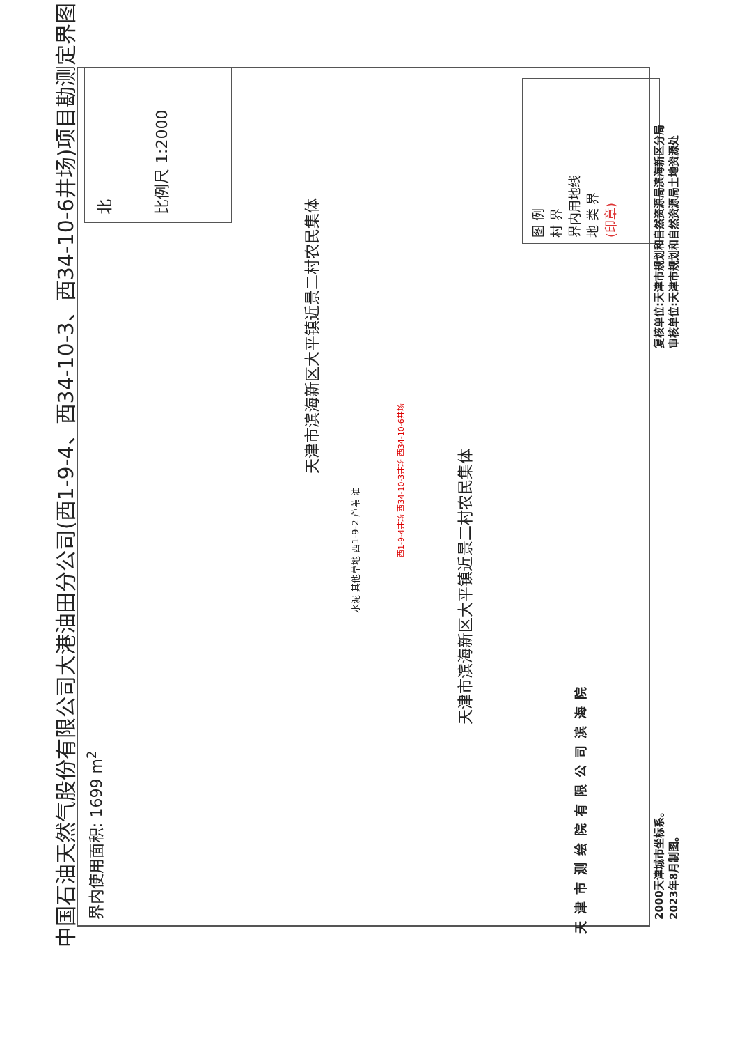中国石油天然气股份有限公司大港油田分公司(西1-9-4、西34-10-3、西34-10-6井场)项目勘测定界图
界内使用面积: 1699 m<sup>2</sup>
北
比例尺 1:2000
天津市滨海新区大平镇近景二村农民集体
天津市滨海新区大平镇近景二村农民集体
西1-9-4井场 西34-10-3井场 西34-10-6井场
水泥 其他草地 西1-9-2 芦苇 油
图 例
村 界
界内用地线
地 类 界
(印章)
2000天津城市坐标系。
2023年8月制图。
复核单位:天津市规划和自然资源局滨海新区分局
审核单位:天津市规划和自然资源局土地资源处
天津市测绘院有限公司滨海院